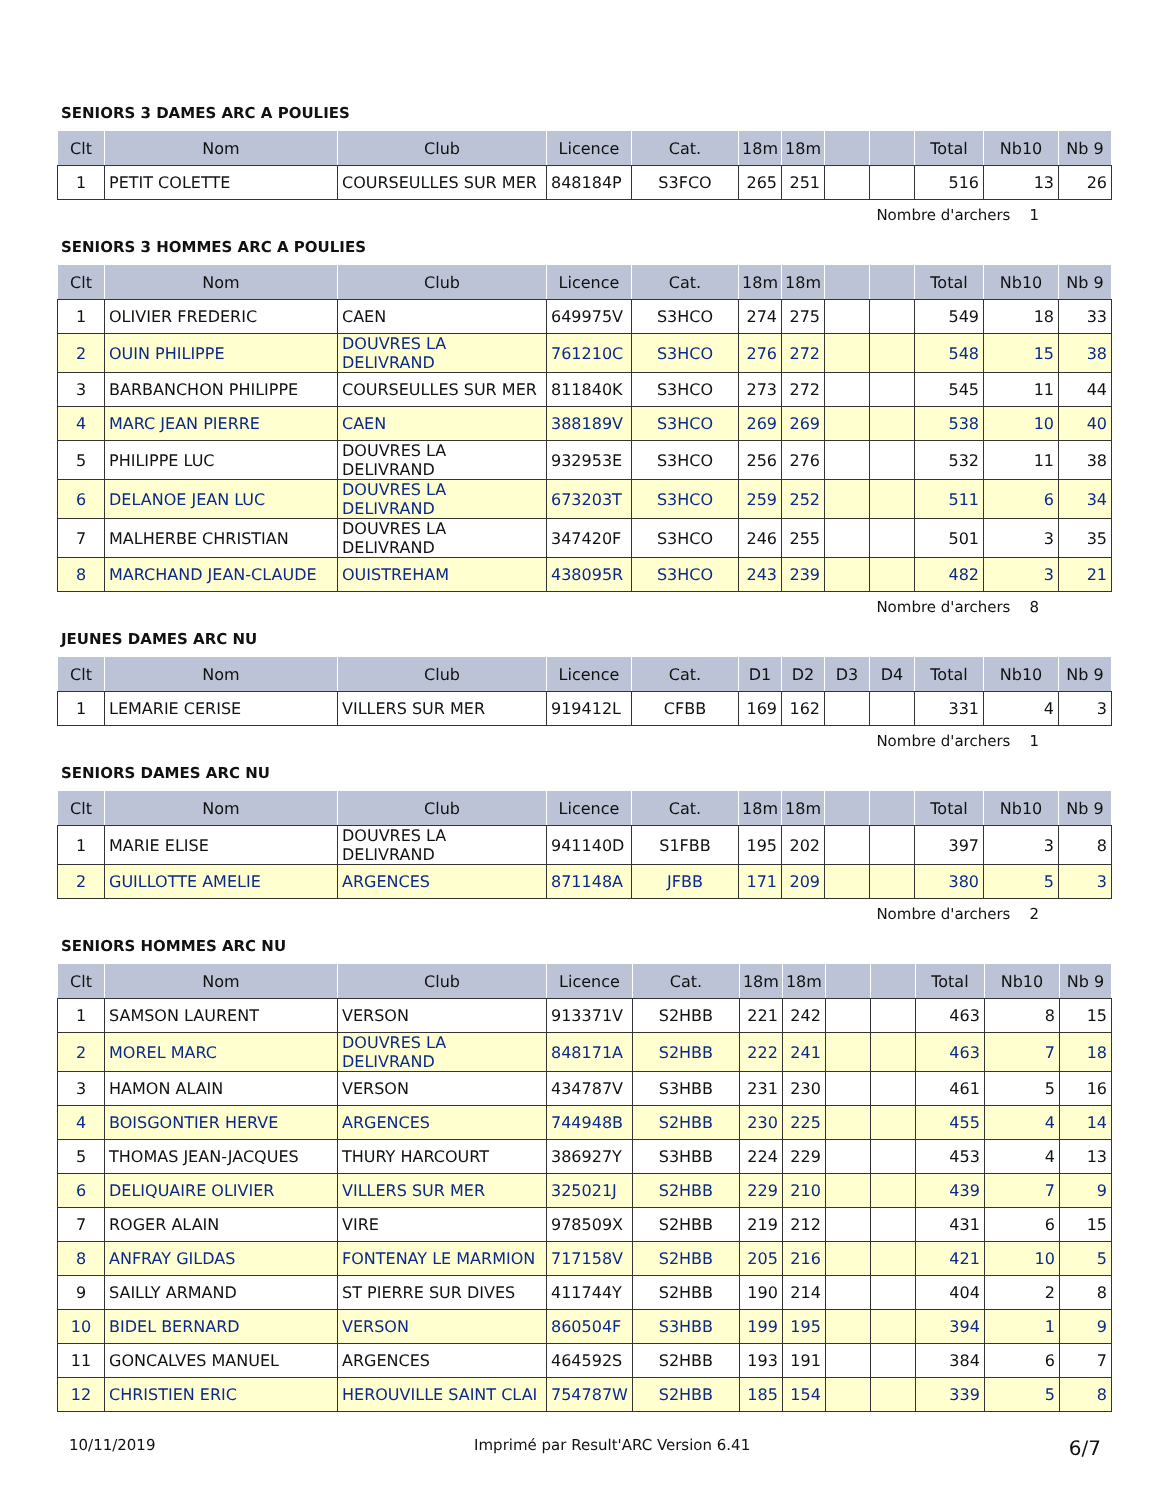SENIORS 3 DAMES ARC A POULIES
| Clt | Nom | Club | Licence | Cat. | 18m | 18m | | | Total | Nb10 | Nb 9 |
| --- | --- | --- | --- | --- | --- | --- | --- | --- | --- | --- | --- |
| 1 | PETIT COLETTE | COURSEULLES SUR MER | 848184P | S3FCO | 265 | 251 | | | 516 | 13 | 26 |
Nombre d'archers 1
SENIORS 3 HOMMES ARC A POULIES
| Clt | Nom | Club | Licence | Cat. | 18m | 18m | | | Total | Nb10 | Nb 9 |
| --- | --- | --- | --- | --- | --- | --- | --- | --- | --- | --- | --- |
| 1 | OLIVIER FREDERIC | CAEN | 649975V | S3HCO | 274 | 275 | | | 549 | 18 | 33 |
| 2 | OUIN PHILIPPE | DOUVRES LA DELIVRAND | 761210C | S3HCO | 276 | 272 | | | 548 | 15 | 38 |
| 3 | BARBANCHON PHILIPPE | COURSEULLES SUR MER | 811840K | S3HCO | 273 | 272 | | | 545 | 11 | 44 |
| 4 | MARC JEAN PIERRE | CAEN | 388189V | S3HCO | 269 | 269 | | | 538 | 10 | 40 |
| 5 | PHILIPPE LUC | DOUVRES LA DELIVRAND | 932953E | S3HCO | 256 | 276 | | | 532 | 11 | 38 |
| 6 | DELANOE JEAN LUC | DOUVRES LA DELIVRAND | 673203T | S3HCO | 259 | 252 | | | 511 | 6 | 34 |
| 7 | MALHERBE CHRISTIAN | DOUVRES LA DELIVRAND | 347420F | S3HCO | 246 | 255 | | | 501 | 3 | 35 |
| 8 | MARCHAND JEAN-CLAUDE | OUISTREHAM | 438095R | S3HCO | 243 | 239 | | | 482 | 3 | 21 |
Nombre d'archers 8
JEUNES DAMES ARC NU
| Clt | Nom | Club | Licence | Cat. | D1 | D2 | D3 | D4 | Total | Nb10 | Nb 9 |
| --- | --- | --- | --- | --- | --- | --- | --- | --- | --- | --- | --- |
| 1 | LEMARIE CERISE | VILLERS SUR MER | 919412L | CFBB | 169 | 162 | | | 331 | 4 | 3 |
Nombre d'archers 1
SENIORS DAMES ARC NU
| Clt | Nom | Club | Licence | Cat. | 18m | 18m | | | Total | Nb10 | Nb 9 |
| --- | --- | --- | --- | --- | --- | --- | --- | --- | --- | --- | --- |
| 1 | MARIE ELISE | DOUVRES LA DELIVRAND | 941140D | S1FBB | 195 | 202 | | | 397 | 3 | 8 |
| 2 | GUILLOTTE AMELIE | ARGENCES | 871148A | JFBB | 171 | 209 | | | 380 | 5 | 3 |
Nombre d'archers 2
SENIORS HOMMES ARC NU
| Clt | Nom | Club | Licence | Cat. | 18m | 18m | | | Total | Nb10 | Nb 9 |
| --- | --- | --- | --- | --- | --- | --- | --- | --- | --- | --- | --- |
| 1 | SAMSON LAURENT | VERSON | 913371V | S2HBB | 221 | 242 | | | 463 | 8 | 15 |
| 2 | MOREL MARC | DOUVRES LA DELIVRAND | 848171A | S2HBB | 222 | 241 | | | 463 | 7 | 18 |
| 3 | HAMON ALAIN | VERSON | 434787V | S3HBB | 231 | 230 | | | 461 | 5 | 16 |
| 4 | BOISGONTIER HERVE | ARGENCES | 744948B | S2HBB | 230 | 225 | | | 455 | 4 | 14 |
| 5 | THOMAS JEAN-JACQUES | THURY HARCOURT | 386927Y | S3HBB | 224 | 229 | | | 453 | 4 | 13 |
| 6 | DELIQUAIRE OLIVIER | VILLERS SUR MER | 325021J | S2HBB | 229 | 210 | | | 439 | 7 | 9 |
| 7 | ROGER ALAIN | VIRE | 978509X | S2HBB | 219 | 212 | | | 431 | 6 | 15 |
| 8 | ANFRAY GILDAS | FONTENAY LE MARMION | 717158V | S2HBB | 205 | 216 | | | 421 | 10 | 5 |
| 9 | SAILLY ARMAND | ST PIERRE SUR DIVES | 411744Y | S2HBB | 190 | 214 | | | 404 | 2 | 8 |
| 10 | BIDEL BERNARD | VERSON | 860504F | S3HBB | 199 | 195 | | | 394 | 1 | 9 |
| 11 | GONCALVES MANUEL | ARGENCES | 464592S | S2HBB | 193 | 191 | | | 384 | 6 | 7 |
| 12 | CHRISTIEN ERIC | HEROUVILLE SAINT CLAI | 754787W | S2HBB | 185 | 154 | | | 339 | 5 | 8 |
10/11/2019 Imprimé par Result'ARC Version 6.41 6/7